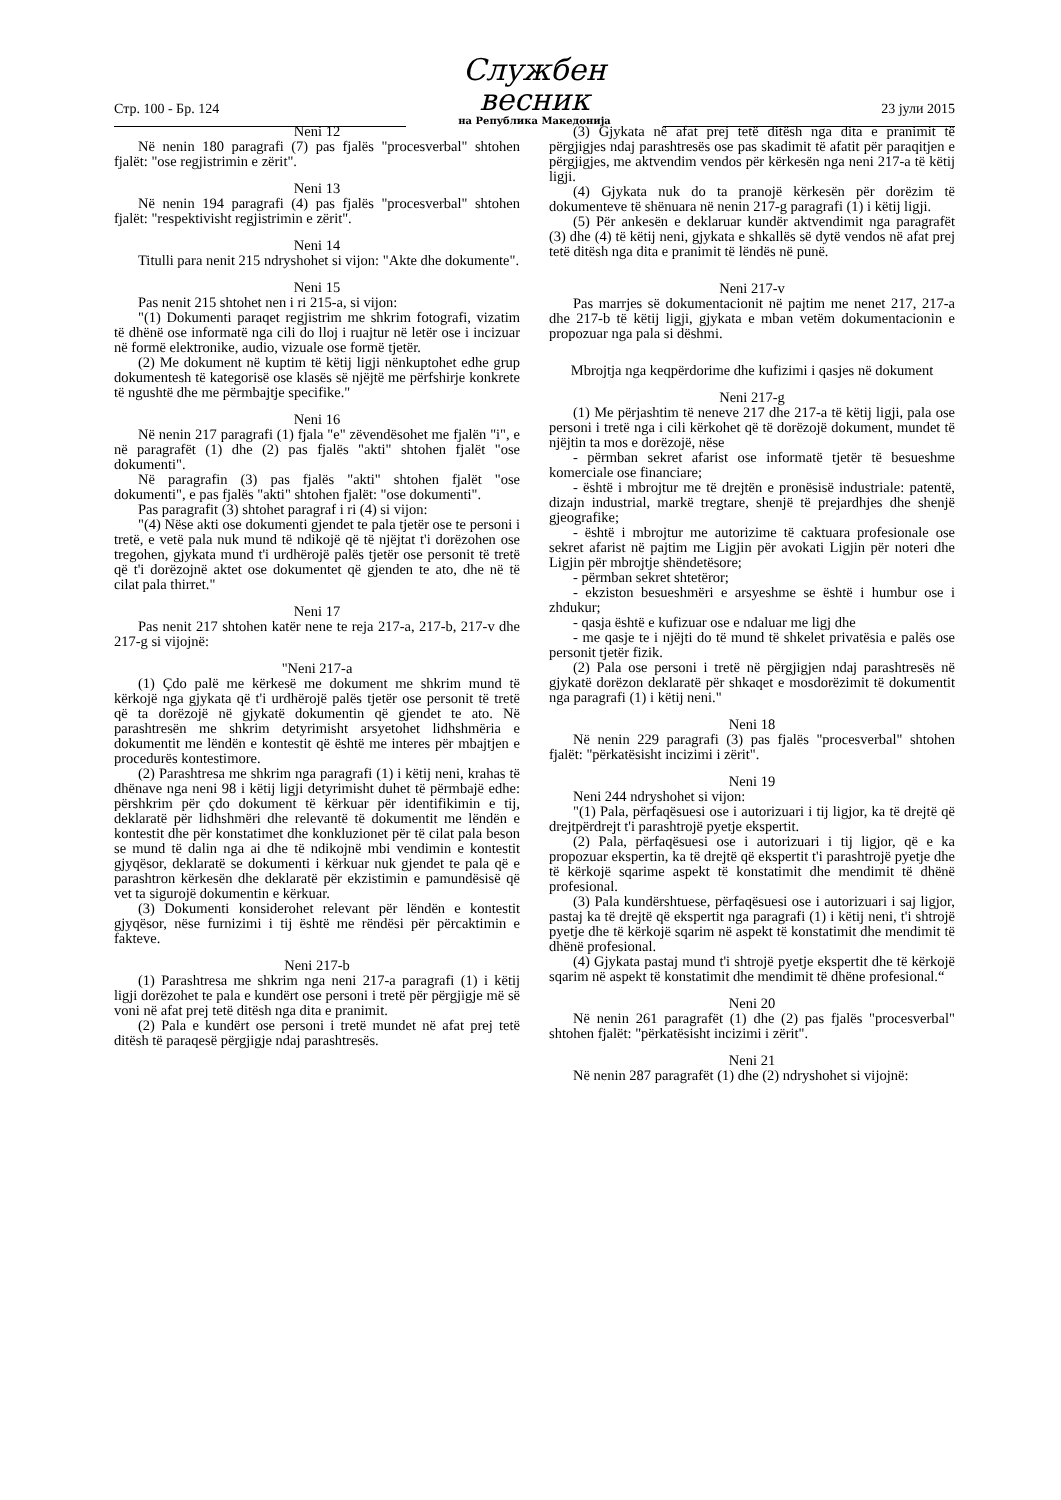Стр. 100 - Бр. 124
Службен весник
на Република Македонија
23 јули 2015
Neni 12
Në nenin 180 paragrafi (7) pas fjalës "procesverbal" shtohen fjalët: "ose regjistrimin e zërit".
Neni 13
Në nenin 194 paragrafi (4) pas fjalës "procesverbal" shtohen fjalët: "respektivisht regjistrimin e zërit".
Neni 14
Titulli para nenit 215 ndryshohet si vijon: "Akte dhe dokumente".
Neni 15
Pas nenit 215 shtohet nen i ri 215-a, si vijon:
"(1) Dokumenti paraqet regjistrim me shkrim fotografi, vizatim të dhënë ose informatë nga cili do lloj i ruajtur në letër ose i incizuar në formë elektronike, audio, vizuale ose formë tjetër.
(2) Me dokument në kuptim të këtij ligji nënkuptohet edhe grup dokumentesh të kategorisë ose klasës së njëjtë me përfshirje konkrete të ngushtë dhe me përmbajtje specifike."
Neni 16
Në nenin 217 paragrafi (1) fjala "e" zëvendësohet me fjalën "i", e në paragrafët (1) dhe (2) pas fjalës "akti" shtohen fjalët "ose dokumenti".
Në paragrafin (3) pas fjalës "akti" shtohen fjalët "ose dokumenti", e pas fjalës "akti" shtohen fjalët: "ose dokumenti".
Pas paragrafit (3) shtohet paragraf i ri (4) si vijon:
"(4) Nëse akti ose dokumenti gjendet te pala tjetër ose te personi i tretë, e vetë pala nuk mund të ndikojë që të njëjtat t'i dorëzohen ose tregohen, gjykata mund t'i urdhërojë palës tjetër ose personit të tretë që t'i dorëzojnë aktet ose dokumentet që gjenden te ato, dhe në të cilat pala thirret."
Neni 17
Pas nenit 217 shtohen katër nene te reja 217-a, 217-b, 217-v dhe 217-g si vijojnë:
"Neni 217-a
(1) Çdo palë me kërkesë me dokument me shkrim mund të kërkojë nga gjykata që t'i urdhërojë palës tjetër ose personit të tretë që ta dorëzojë në gjykatë dokumentin që gjendet te ato. Në parashtresën me shkrim detyrimisht arsyetohet lidhshmëria e dokumentit me lëndën e kontestit që është me interes për mbajtjen e procedurës kontestimore.
(2) Parashtresa me shkrim nga paragrafi (1) i këtij neni, krahas të dhënave nga neni 98 i këtij ligji detyrimisht duhet të përmbajë edhe: përshkrim për çdo dokument të kërkuar për identifikimin e tij, deklaratë për lidhshmëri dhe relevantë të dokumentit me lëndën e kontestit dhe për konstatimet dhe konkluzionet për të cilat pala beson se mund të dalin nga ai dhe të ndikojnë mbi vendimin e kontestit gjyqësor, deklaratë se dokumenti i kërkuar nuk gjendet te pala që e parashtron kërkesën dhe deklaratë për ekzistimin e pamundësisë që vet ta sigurojë dokumentin e kërkuar.
(3) Dokumenti konsiderohet relevant për lëndën e kontestit gjyqësor, nëse furnizimi i tij është me rëndësi për përcaktimin e fakteve.
Neni 217-b
(1) Parashtresa me shkrim nga neni 217-a paragrafi (1) i këtij ligji dorëzohet te pala e kundërt ose personi i tretë për përgjigje më së voni në afat prej tetë ditësh nga dita e pranimit.
(2) Pala e kundërt ose personi i tretë mundet në afat prej tetë ditësh të paraqesë përgjigje ndaj parashtresës.
(3) Gjykata në afat prej tetë ditësh nga dita e pranimit të përgjigjes ndaj parashtresës ose pas skadimit të afatit për paraqitjen e përgjigjes, me aktvendim vendos për kërkesën nga neni 217-a të këtij ligji.
(4) Gjykata nuk do ta pranojë kërkesën për dorëzim të dokumenteve të shënuara në nenin 217-g paragrafi (1) i këtij ligji.
(5) Për ankesën e deklaruar kundër aktvendimit nga paragrafët (3) dhe (4) të këtij neni, gjykata e shkallës së dytë vendos në afat prej tetë ditësh nga dita e pranimit të lëndës në punë.
Neni 217-v
Pas marrjes së dokumentacionit në pajtim me nenet 217, 217-a dhe 217-b të këtij ligji, gjykata e mban vetëm dokumentacionin e propozuar nga pala si dëshmi.
Mbrojtja nga keqpërdorime dhe kufizimi i qasjes në dokument
Neni 217-g
(1) Me përjashtim të neneve 217 dhe 217-a të këtij ligji, pala ose personi i tretë nga i cili kërkohet që të dorëzojë dokument, mundet të njëjtin ta mos e dorëzojë, nëse
- përmban sekret afarist ose informatë tjetër të besueshme komerciale ose financiare;
- është i mbrojtur me të drejtën e pronësisë industriale: patentë, dizajn industrial, markë tregtare, shenjë të prejardhjes dhe shenjë gjeografike;
- është i mbrojtur me autorizime të caktuara profesionale ose sekret afarist në pajtim me Ligjin për avokati Ligjin për noteri dhe Ligjin për mbrojtje shëndetësore;
- përmban sekret shtetëror;
- ekziston besueshmëri e arsyeshme se është i humbur ose i zhdukur;
- qasja është e kufizuar ose e ndaluar me ligj dhe
- me qasje te i njëjti do të mund të shkelet privatësia e palës ose personit tjetër fizik.
(2) Pala ose personi i tretë në përgjigjen ndaj parashtresës në gjykatë dorëzon deklaratë për shkaqet e mosdorëzimit të dokumentit nga paragrafi (1) i këtij neni."
Neni 18
Në nenin 229 paragrafi (3) pas fjalës "procesverbal" shtohen fjalët: "përkatësisht incizimi i zërit".
Neni 19
Neni 244 ndryshohet si vijon:
"(1) Pala, përfaqësuesi ose i autorizuari i tij ligjor, ka të drejtë që drejtpërdrejt t'i parashtrojë pyetje ekspertit.
(2) Pala, përfaqësuesi ose i autorizuari i tij ligjor, që e ka propozuar ekspertin, ka të drejtë që ekspertit t'i parashtrojë pyetje dhe të kërkojë sqarime aspekt të konstatimit dhe mendimit të dhënë profesional.
(3) Pala kundërshtuese, përfaqësuesi ose i autorizuari i saj ligjor, pastaj ka të drejtë që ekspertit nga paragrafi (1) i këtij neni, t'i shtrojë pyetje dhe të kërkojë sqarim në aspekt të konstatimit dhe mendimit të dhënë profesional.
(4) Gjykata pastaj mund t'i shtrojë pyetje ekspertit dhe të kërkojë sqarim në aspekt të konstatimit dhe mendimit të dhëne profesional.“
Neni 20
Në nenin 261 paragrafët (1) dhe (2) pas fjalës "procesverbal" shtohen fjalët: "përkatësisht incizimi i zërit".
Neni 21
Në nenin 287 paragrafët (1) dhe (2) ndryshohet si vijojnë: